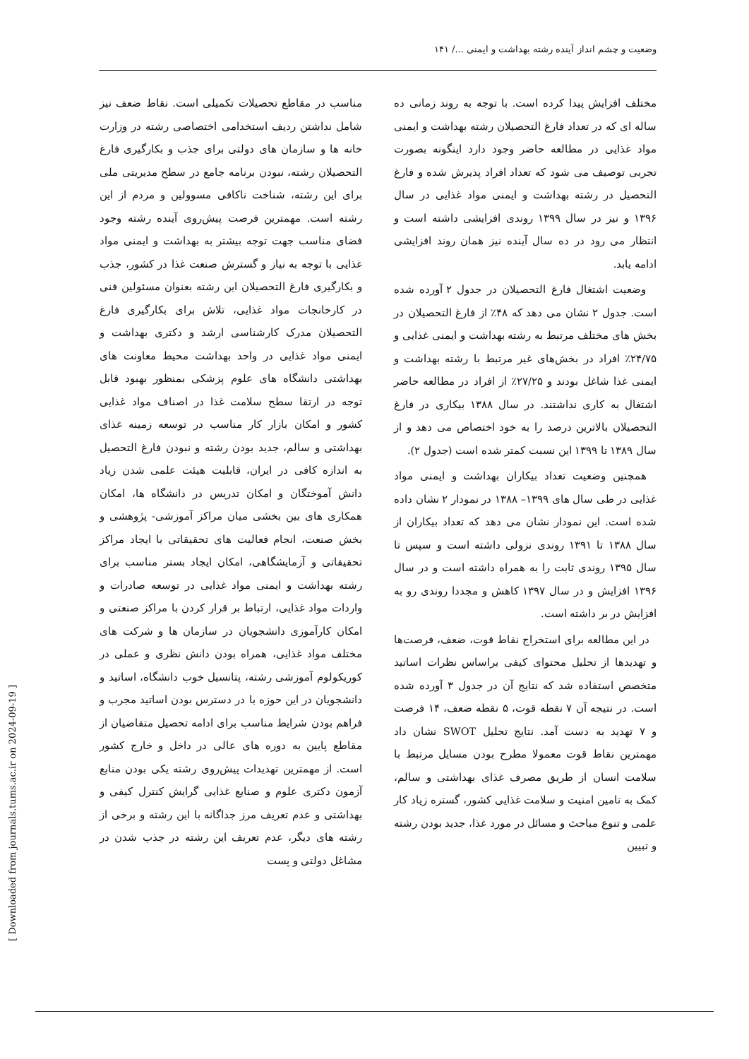وضعیت و چشم انداز آینده رشته بهداشت و ایمنی .../ ۱۴۱
مختلف افزایش پیدا کرده است. با توجه به روند زمانی ده ساله ای که در تعداد فارغ التحصیلان رشته بهداشت و ایمنی مواد غذایی در مطالعه حاضر وجود دارد اینگونه بصورت تجربی توصیف می شود که تعداد افراد پذیرش شده و فارغ التحصیل در رشته بهداشت و ایمنی مواد غذایی در سال ۱۳۹۶ و نیز در سال ۱۳۹۹ روندی افزایشی داشته است و انتظار می رود در ده سال آینده نیز همان روند افزایشی ادامه یابد.
وضعیت اشتغال فارغ التحصیلان در جدول ۲ آورده شده است. جدول ۲ نشان می دهد که ۴۸٪ از فارغ التحصیلان در بخش های مختلف مرتبط به رشته بهداشت و ایمنی غذایی و ۲۴/۷۵٪ افراد در بخش‌های غیر مرتبط با رشته بهداشت و ایمنی غذا شاغل بودند و ۲۷/۲۵٪ از افراد در مطالعه حاضر اشتغال به کاری نداشتند. در سال ۱۳۸۸ بیکاری در فارغ التحصیلان بالاترین درصد را به خود اختصاص می دهد و از سال ۱۳۸۹ تا ۱۳۹۹ این نسبت کمتر شده است (جدول ۲).
همچنین وضعیت تعداد بیکاران بهداشت و ایمنی مواد غذایی در طی سال های ۱۳۹۹– ۱۳۸۸ در نمودار ۲ نشان داده شده است. این نمودار نشان می دهد که تعداد بیکاران از سال ۱۳۸۸ تا ۱۳۹۱ روندی نزولی داشته است و سپس تا سال ۱۳۹۵ روندی ثابت را به همراه داشته است و در سال ۱۳۹۶ افزایش و در سال ۱۳۹۷ کاهش و مجددا روندی رو به افزایش در بر داشته است.
در این مطالعه برای استخراج نقاط قوت، ضعف، فرصت‌ها و تهدیدها از تحلیل محتوای کیفی براساس نظرات اساتید متخصص استفاده شد که نتایج آن در جدول ۳ آورده شده است. در نتیجه آن ۷ نقطه قوت، ۵ نقطه ضعف، ۱۴ فرصت و ۷ تهدید به دست آمد. نتایج تحلیل SWOT نشان داد مهمترین نقاط قوت معمولا مطرح بودن مسایل مرتبط با سلامت انسان از طریق مصرف غذای بهداشتی و سالم، کمک به تامین امنیت و سلامت غذایی کشور، گستره زیاد کار علمی و تنوع مباحث و مسائل در مورد غذا، جدید بودن رشته و تبیین
مناسب در مقاطع تحصیلات تکمیلی است. نقاط ضعف نیز شامل نداشتن ردیف استخدامی اختصاصی رشته در وزارت خانه ها و سازمان های دولتی برای جذب و بکارگیری فارغ التحصیلان رشته، نبودن برنامه جامع در سطح مدیریتی ملی برای این رشته، شناخت ناکافی مسوولین و مردم از این رشته است. مهمترین فرصت پیش‌روی آینده رشته وجود فضای مناسب جهت توجه بیشتر به بهداشت و ایمنی مواد غذایی با توجه به نیاز و گسترش صنعت غذا در کشور، جذب و بکارگیری فارغ التحصیلان این رشته بعنوان مسئولین فنی در کارخانجات مواد غذایی، تلاش برای بکارگیری فارغ التحصیلان مدرک کارشناسی ارشد و دکتری بهداشت و ایمنی مواد غذایی در واحد بهداشت محیط معاونت های بهداشتی دانشگاه های علوم پزشکی بمنظور بهبود قابل توجه در ارتقا سطح سلامت غذا در اصناف مواد غذایی کشور و امکان بازار کار مناسب در توسعه زمینه غذای بهداشتی و سالم، جدید بودن رشته و نبودن فارغ التحصیل به اندازه کافی در ایران، قابلیت هیئت علمی شدن زیاد دانش آموختگان و امکان تدریس در دانشگاه ها، امکان همکاری های بین بخشی میان مراکز آموزشی- پژوهشی و بخش صنعت، انجام فعالیت های تحقیقاتی با ایجاد مراکز تحقیقاتی و آزمایشگاهی، امکان ایجاد بستر مناسب برای رشته بهداشت و ایمنی مواد غذایی در توسعه صادرات و واردات مواد غذایی، ارتباط بر قرار کردن با مراکز صنعتی و امکان کارآموزی دانشجویان در سازمان ها و شرکت های مختلف مواد غذایی، همراه بودن دانش نظری و عملی در کوریکولوم آموزشی رشته، پتانسیل خوب دانشگاه، اساتید و دانشجویان در این حوزه با در دسترس بودن اساتید مجرب و فراهم بودن شرایط مناسب برای ادامه تحصیل متقاضیان از مقاطع پایین به دوره های عالی در داخل و خارج کشور است. از مهمترین تهدیدات پیش‌روی رشته یکی بودن منابع آزمون دکتری علوم و صنایع غذایی گرایش کنترل کیفی و بهداشتی و عدم تعریف مرز جداگانه با این رشته و برخی از رشته های دیگر، عدم تعریف این رشته در جذب شدن در مشاغل دولتی و پست
[ Downloaded from journals.tums.ac.ir on 2024-09-19 ]